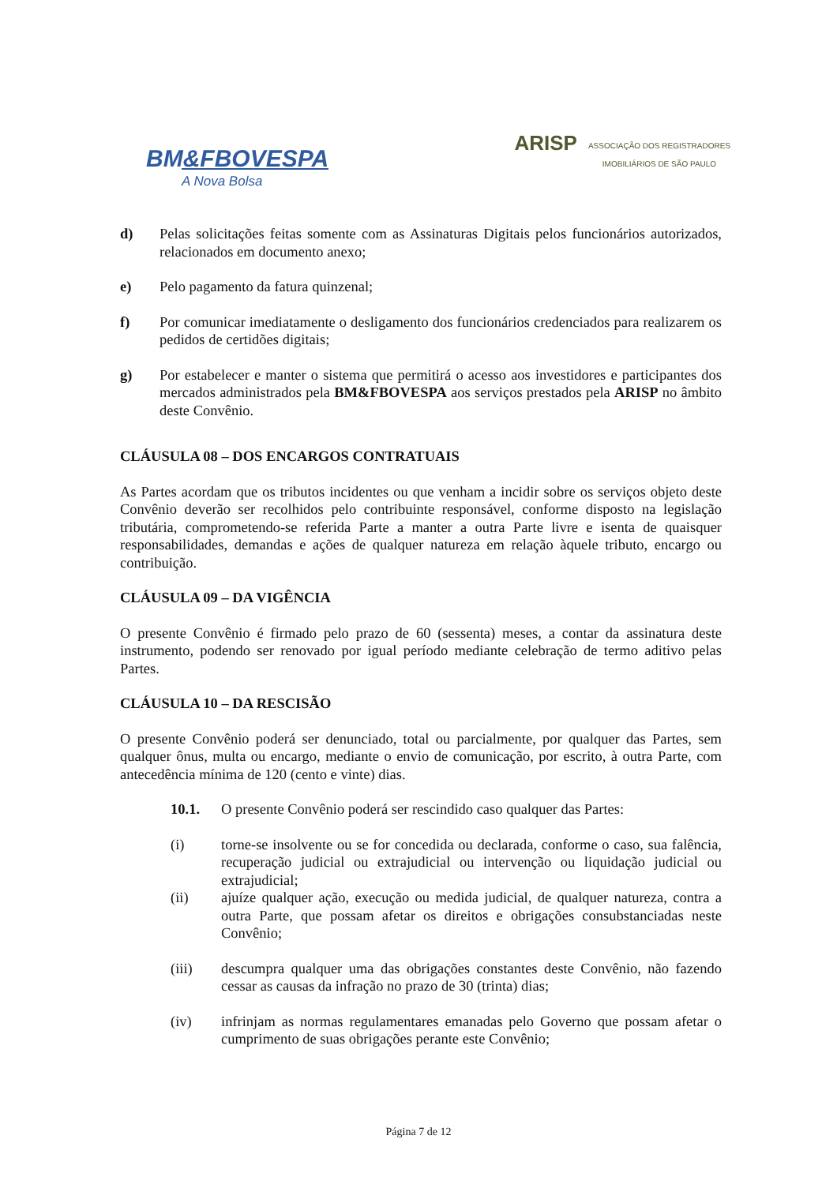BM&FBOVESPA
A Nova Bolsa
ARISP ASSOCIAÇÃO DOS REGISTRADORES
IMOBILIÁRIOS DE SÃO PAULO
d) Pelas solicitações feitas somente com as Assinaturas Digitais pelos funcionários autorizados, relacionados em documento anexo;
e) Pelo pagamento da fatura quinzenal;
f) Por comunicar imediatamente o desligamento dos funcionários credenciados para realizarem os pedidos de certidões digitais;
g) Por estabelecer e manter o sistema que permitirá o acesso aos investidores e participantes dos mercados administrados pela BM&FBOVESPA aos serviços prestados pela ARISP no âmbito deste Convênio.
CLÁUSULA 08 – DOS ENCARGOS CONTRATUAIS
As Partes acordam que os tributos incidentes ou que venham a incidir sobre os serviços objeto deste Convênio deverão ser recolhidos pelo contribuinte responsável, conforme disposto na legislação tributária, comprometendo-se referida Parte a manter a outra Parte livre e isenta de quaisquer responsabilidades, demandas e ações de qualquer natureza em relação àquele tributo, encargo ou contribuição.
CLÁUSULA 09 – DA VIGÊNCIA
O presente Convênio é firmado pelo prazo de 60 (sessenta) meses, a contar da assinatura deste instrumento, podendo ser renovado por igual período mediante celebração de termo aditivo pelas Partes.
CLÁUSULA 10 – DA RESCISÃO
O presente Convênio poderá ser denunciado, total ou parcialmente, por qualquer das Partes, sem qualquer ônus, multa ou encargo, mediante o envio de comunicação, por escrito, à outra Parte, com antecedência mínima de 120 (cento e vinte) dias.
10.1. O presente Convênio poderá ser rescindido caso qualquer das Partes:
(i) torne-se insolvente ou se for concedida ou declarada, conforme o caso, sua falência, recuperação judicial ou extrajudicial ou intervenção ou liquidação judicial ou extrajudicial;
(ii) ajuíze qualquer ação, execução ou medida judicial, de qualquer natureza, contra a outra Parte, que possam afetar os direitos e obrigações consubstanciadas neste Convênio;
(iii) descumpra qualquer uma das obrigações constantes deste Convênio, não fazendo cessar as causas da infração no prazo de 30 (trinta) dias;
(iv) infrinjam as normas regulamentares emanadas pelo Governo que possam afetar o cumprimento de suas obrigações perante este Convênio;
Página 7 de 12